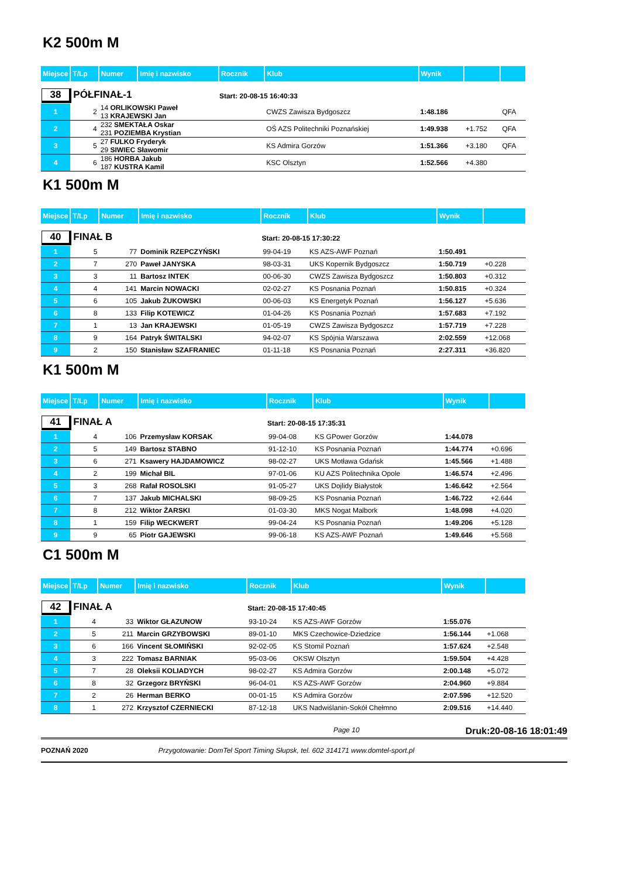K2 500m M
| Miejsce | T/Lp | Numer | Imię i nazwisko | Rocznik | Klub | Wynik | | |
| 38 PÓŁFINAŁ-1 | | | | Start: 20-08-15 16:40:33 | | | | |
| 1 | 2 | 14 ORLIKOWSKI Paweł 13 KRAJEWSKI Jan | | | CWZS Zawisza Bydgoszcz | 1:48.186 | | QFA |
| 2 | 4 | 232 SMEKTAŁA Oskar 231 POZIEMBA Krystian | | | OŚ AZS Politechniki Poznańskiej | 1:49.938 | +1.752 | QFA |
| 3 | 5 | 27 FULKO Fryderyk 29 SIWIEC Sławomir | | | KS Admira Gorzów | 1:51.366 | +3.180 | QFA |
| 4 | 6 | 186 HORBA Jakub 187 KUSTRA Kamil | | | KSC Olsztyn | 1:52.566 | +4.380 | |
K1 500m M
| Miejsce | T/Lp | Numer | Imię i nazwisko | Rocznik | Klub | Wynik | |
| 40 FINAŁ B | | | | Start: 20-08-15 17:30:22 | | | |
| 1 | 5 | 77 | Dominik RZEPCZYŃSKI | 99-04-19 | KS AZS-AWF Poznań | 1:50.491 | |
| 2 | 7 | 270 | Paweł JANYSKA | 98-03-31 | UKS Kopernik Bydgoszcz | 1:50.719 | +0.228 |
| 3 | 3 | 11 | Bartosz INTEK | 00-06-30 | CWZS Zawisza Bydgoszcz | 1:50.803 | +0.312 |
| 4 | 4 | 141 | Marcin NOWACKI | 02-02-27 | KS Posnania Poznań | 1:50.815 | +0.324 |
| 5 | 6 | 105 | Jakub ŻUKOWSKI | 00-06-03 | KS Energetyk Poznań | 1:56.127 | +5.636 |
| 6 | 8 | 133 | Filip KOTEWICZ | 01-04-26 | KS Posnania Poznań | 1:57.683 | +7.192 |
| 7 | 1 | 13 | Jan KRAJEWSKI | 01-05-19 | CWZS Zawisza Bydgoszcz | 1:57.719 | +7.228 |
| 8 | 9 | 164 | Patryk ŚWITALSKI | 94-02-07 | KS Spójnia Warszawa | 2:02.559 | +12.068 |
| 9 | 2 | 150 | Stanisław SZAFRANIEC | 01-11-18 | KS Posnania Poznań | 2:27.311 | +36.820 |
K1 500m M
| Miejsce | T/Lp | Numer | Imię i nazwisko | Rocznik | Klub | Wynik | |
| 41 FINAŁ A | | | | Start: 20-08-15 17:35:31 | | | |
| 1 | 4 | 106 | Przemysław KORSAK | 99-04-08 | KS GPower Gorzów | 1:44.078 | |
| 2 | 5 | 149 | Bartosz STABNO | 91-12-10 | KS Posnania Poznań | 1:44.774 | +0.696 |
| 3 | 6 | 271 | Ksawery HAJDAMOWICZ | 98-02-27 | UKS Motława Gdańsk | 1:45.566 | +1.488 |
| 4 | 2 | 199 | Michał BIL | 97-01-06 | KU AZS Politechnika Opole | 1:46.574 | +2.496 |
| 5 | 3 | 268 | Rafał ROSOLSKI | 91-05-27 | UKS Dojlidy Białystok | 1:46.642 | +2.564 |
| 6 | 7 | 137 | Jakub MICHALSKI | 98-09-25 | KS Posnania Poznań | 1:46.722 | +2.644 |
| 7 | 8 | 212 | Wiktor ŻARSKI | 01-03-30 | MKS Nogat Malbork | 1:48.098 | +4.020 |
| 8 | 1 | 159 | Filip WECKWERT | 99-04-24 | KS Posnania Poznań | 1:49.206 | +5.128 |
| 9 | 9 | 65 | Piotr GAJEWSKI | 99-06-18 | KS AZS-AWF Poznań | 1:49.646 | +5.568 |
C1 500m M
| Miejsce | T/Lp | Numer | Imię i nazwisko | Rocznik | Klub | Wynik | |
| 42 FINAŁ A | | | | Start: 20-08-15 17:40:45 | | | |
| 1 | 4 | 33 | Wiktor GŁAZUNOW | 93-10-24 | KS AZS-AWF Gorzów | 1:55.076 | |
| 2 | 5 | 211 | Marcin GRZYBOWSKI | 89-01-10 | MKS Czechowice-Dziedzice | 1:56.144 | +1.068 |
| 3 | 6 | 166 | Vincent SŁOMIŃSKI | 92-02-05 | KS Stomil Poznań | 1:57.624 | +2.548 |
| 4 | 3 | 222 | Tomasz BARNIAK | 95-03-06 | OKSW Olsztyn | 1:59.504 | +4.428 |
| 5 | 7 | 28 | Oleksii KOLIADYCH | 98-02-27 | KS Admira Gorzów | 2:00.148 | +5.072 |
| 6 | 8 | 32 | Grzegorz BRYŃSKI | 96-04-01 | KS AZS-AWF Gorzów | 2:04.960 | +9.884 |
| 7 | 2 | 26 | Herman BERKO | 00-01-15 | KS Admira Gorzów | 2:07.596 | +12.520 |
| 8 | 1 | 272 | Krzysztof CZERNIECKI | 87-12-18 | UKS Nadwiślanin-Sokół Chełmno | 2:09.516 | +14.440 |
Page 10 Druk:20-08-16 18:01:49
POZNAŃ 2020 Przygotowanie: DomTel Sport Timing Słupsk, tel. 602 314171 www.domtel-sport.pl